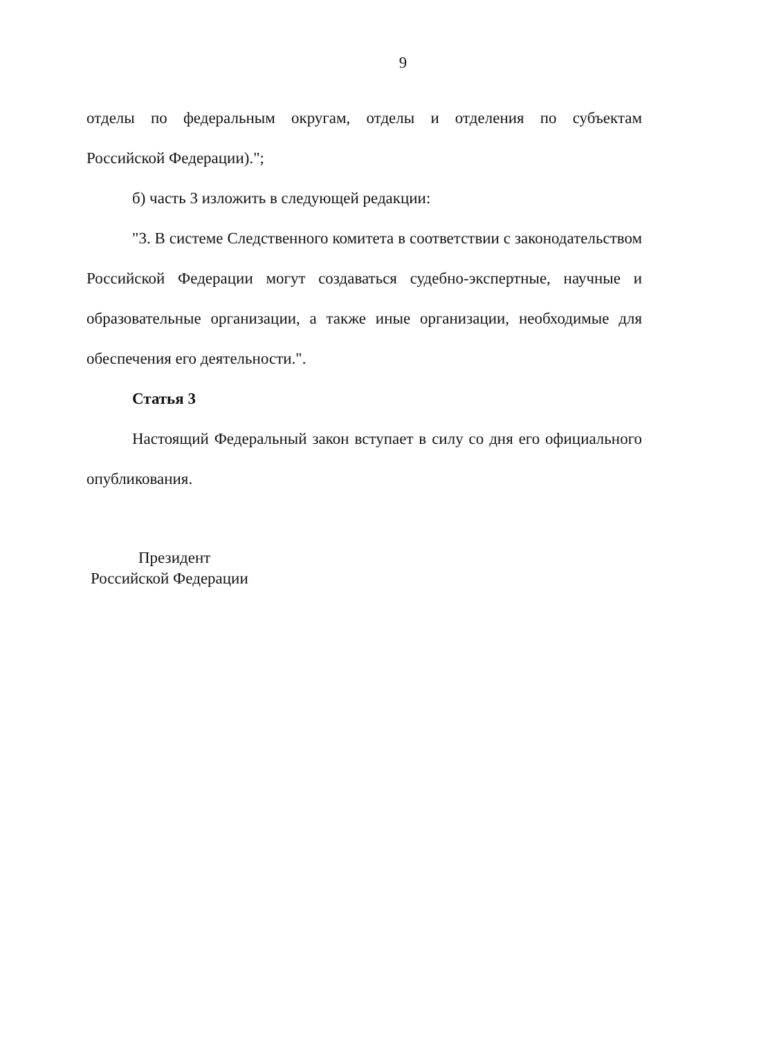9
отделы по федеральным округам, отделы и отделения по субъектам
Российской Федерации).";
б) часть 3 изложить в следующей редакции:
"3. В системе Следственного комитета в соответствии с законодательством Российской Федерации могут создаваться судебно-экспертные, научные и образовательные организации, а также иные организации, необходимые для обеспечения его деятельности.".
Статья 3
Настоящий Федеральный закон вступает в силу со дня его официального опубликования.
Президент
Российской Федерации